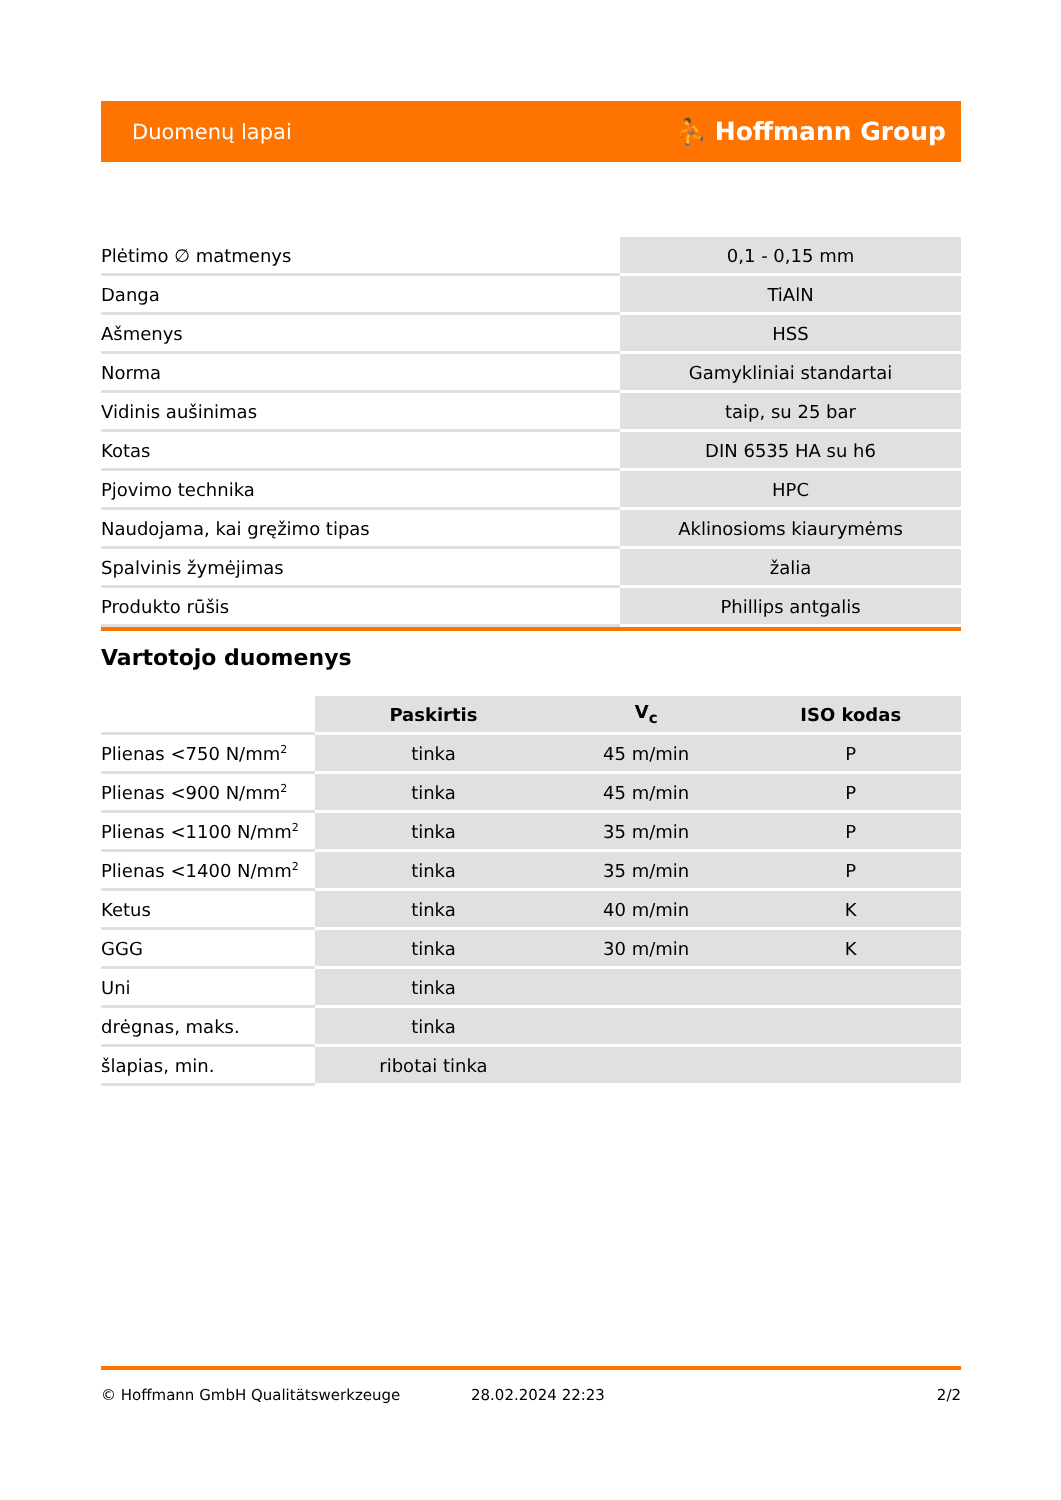Duomenų lapai ⛹ Hoffmann Group
| Plėtimo ∅ matmenys | 0,1 - 0,15 mm |
| Danga | TiAlN |
| Ašmenys | HSS |
| Norma | Gamykliniai standartai |
| Vidinis aušinimas | taip, su 25 bar |
| Kotas | DIN 6535 HA su h6 |
| Pjovimo technika | HPC |
| Naudojama, kai gręžimo tipas | Aklinosioms kiaurymėms |
| Spalvinis žymėjimas | žalia |
| Produkto rūšis | Phillips antgalis |
Vartotojo duomenys
| | Paskirtis | V<sub>c</sub> | ISO kodas |
| --- | --- | --- | --- |
| Plienas <750 N/mm<sup>2</sup> | tinka | 45 m/min | P |
| Plienas <900 N/mm<sup>2</sup> | tinka | 45 m/min | P |
| Plienas <1100 N/mm<sup>2</sup> | tinka | 35 m/min | P |
| Plienas <1400 N/mm<sup>2</sup> | tinka | 35 m/min | P |
| Ketus | tinka | 40 m/min | K |
| GGG | tinka | 30 m/min | K |
| Uni | tinka | | |
| drėgnas, maks. | tinka | | |
| šlapias, min. | ribotai tinka | | |
© Hoffmann GmbH Qualitätswerkzeuge 28.02.2024 22:23 2/2